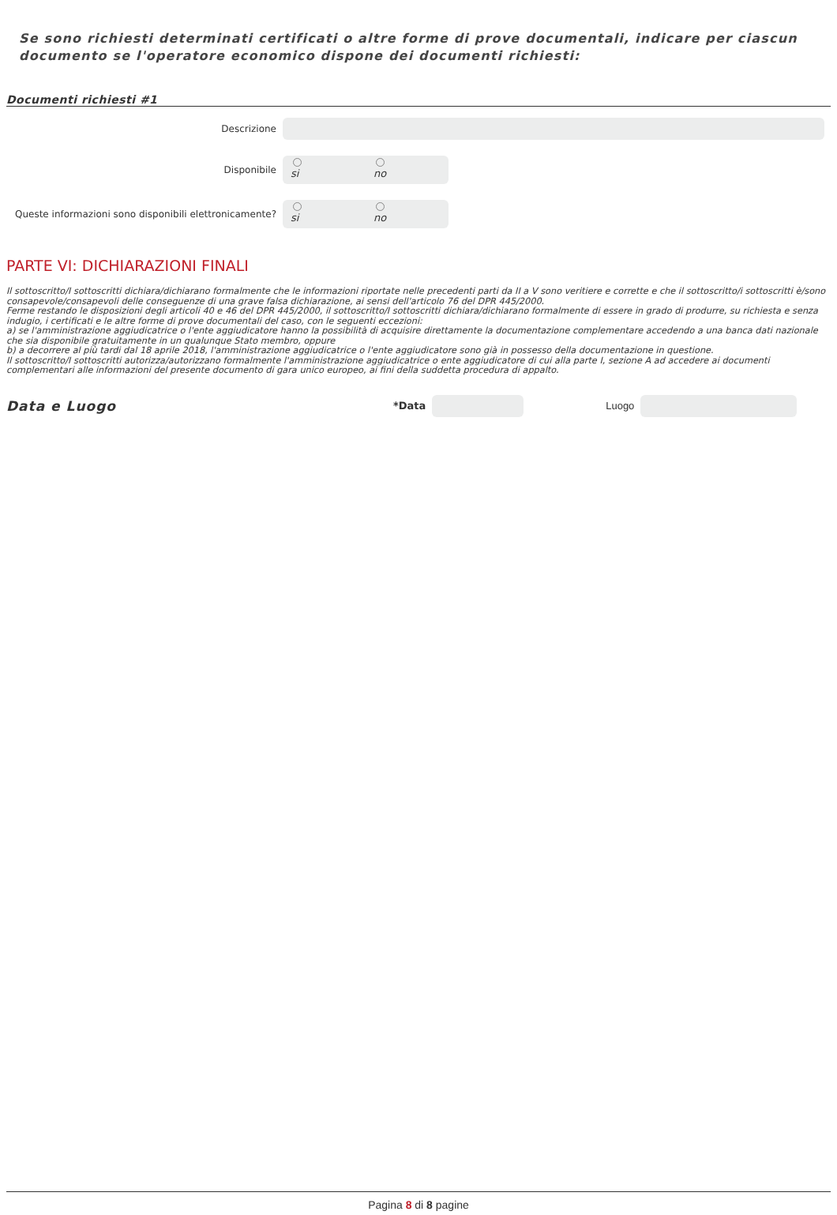Se sono richiesti determinati certificati o altre forme di prove documentali, indicare per ciascun documento se l'operatore economico dispone dei documenti richiesti:
Documenti richiesti #1
Descrizione
Disponibile
si no
Queste informazioni sono disponibili elettronicamente?
si no
PARTE VI: DICHIARAZIONI FINALI
Il sottoscritto/I sottoscritti dichiara/dichiarano formalmente che le informazioni riportate nelle precedenti parti da II a V sono veritiere e corrette e che il sottoscritto/i sottoscritti è/sono consapevole/consapevoli delle conseguenze di una grave falsa dichiarazione, ai sensi dell'articolo 76 del DPR 445/2000.
Ferme restando le disposizioni degli articoli 40 e 46 del DPR 445/2000, il sottoscritto/I sottoscritti dichiara/dichiarano formalmente di essere in grado di produrre, su richiesta e senza indugio, i certificati e le altre forme di prove documentali del caso, con le seguenti eccezioni:
a) se l'amministrazione aggiudicatrice o l'ente aggiudicatore hanno la possibilità di acquisire direttamente la documentazione complementare accedendo a una banca dati nazionale che sia disponibile gratuitamente in un qualunque Stato membro, oppure
b) a decorrere al più tardi dal 18 aprile 2018, l'amministrazione aggiudicatrice o l'ente aggiudicatore sono già in possesso della documentazione in questione.
Il sottoscritto/I sottoscritti autorizza/autorizzano formalmente l'amministrazione aggiudicatrice o ente aggiudicatore di cui alla parte I, sezione A ad accedere ai documenti complementari alle informazioni del presente documento di gara unico europeo, ai fini della suddetta procedura di appalto.
Data e Luogo
*Data Luogo
Pagina 8 di 8 pagine